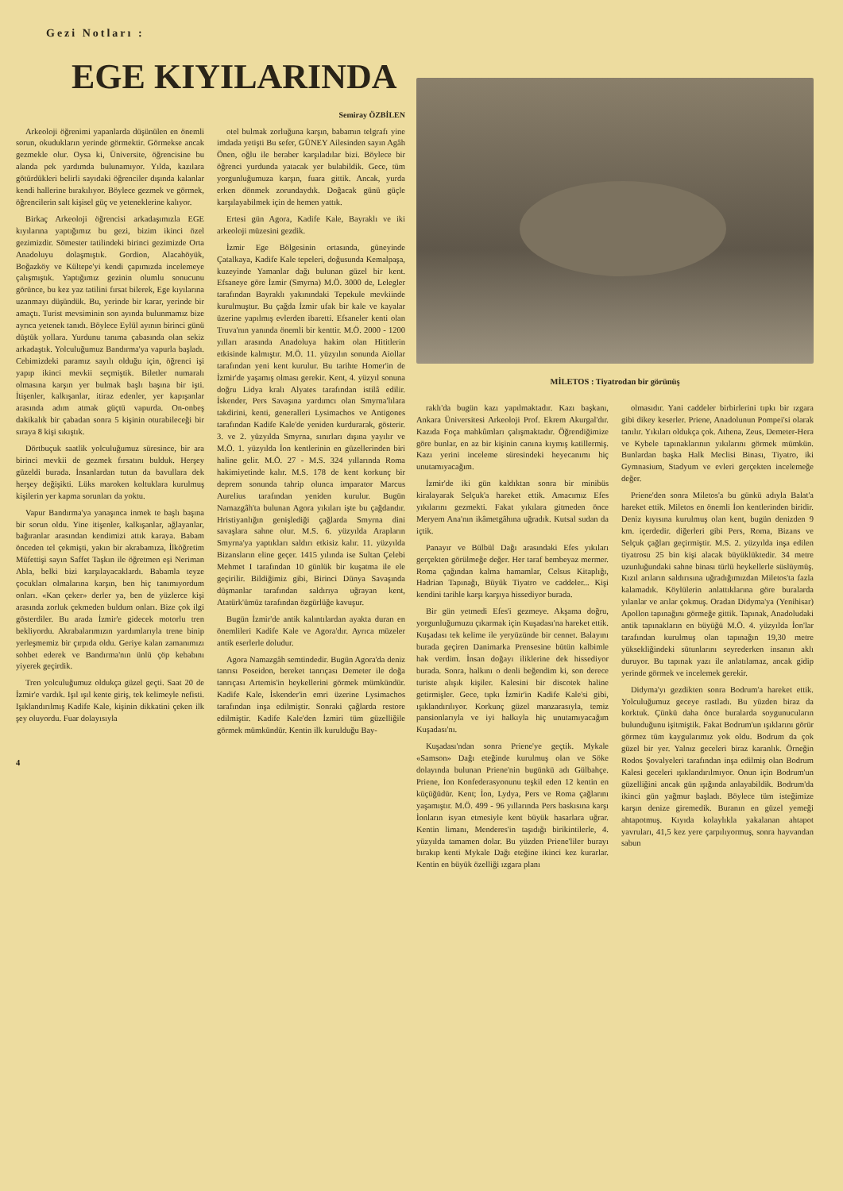Gezi Notları :
EGE KIYILARINDA
Semiray ÖZBİLEN
Arkeoloji öğrenimi yapanlarda düşünülen en önemli sorun, okudukların yerinde görmektir. Görmekse ancak gezmekle olur. Oysa ki, Üniversite, öğrencisine bu alanda pek yardımda bulunamıyor. Yılda, kazılara götürdükleri belirli sayıdaki öğrenciler dışında kalanlar kendi hallerine bırakılıyor. Böylece gezmek ve görmek, öğrencilerin salt kişisel güç ve yeteneklerine kalıyor.
Birkaç Arkeoloji öğrencisi arkadaşımızla EGE kıyılarına yaptığımız bu gezi, bizim ikinci özel gezimizdir. Sömester tatilindeki birinci gezimizde Orta Anadoluyu dolaşmıştık. Gordion, Alacahöyük, Boğazköy ve Kültepe'yi kendi çapımızda incelemeye çalışmıştık. Yaptığımız gezinin olumlu sonucunu görünce, bu kez yaz tatilini fırsat bilerek, Ege kıyılarına uzanmayı düşündük. Bu, yerinde bir karar, yerinde bir amaçtı. Turist mevsiminin son ayında bulunmamız bize ayrıca yetenek tanıdı. Böylece Eylül ayının birinci günü düştük yollara. Yurdunu tanıma çabasında olan sekiz arkadaştık. Yolculuğumuz Bandırma'ya vapurla başladı. Cebimizdeki paramız sayılı olduğu için, öğrenci işi yapıp ikinci mevkii seçmiştik. Biletler numaralı olmasına karşın yer bulmak başlı başına bir işti. İtişenler, kalkışanlar, itiraz edenler, yer kapışanlar arasında adım atmak güçtü vapurda. On-onbeş dakikalık bir çabadan sonra 5 kişinin oturabileceği bir sıraya 8 kişi sıkıştık.
Dörtbuçuk saatlik yolculuğumuz süresince, bir ara birinci mevkii de gezmek fırsatını bulduk. Herşey güzeldi burada. İnsanlardan tutun da bavullara dek herşey değişikti. Lüks maroken koltuklara kurulmuş kişilerin yer kapma sorunları da yoktu.
Vapur Bandırma'ya yanaşınca inmek te başlı başına bir sorun oldu. Yine itişenler, kalkışanlar, ağlayanlar, bağıranlar arasından kendimizi attık karaya. Babam önceden tel çekmişti, yakın bir akrabamıza, İlköğretim Müfettişi sayın Saffet Taşkın ile öğretmen eşi Neriman Abla, belki bizi karşılayacaklardı. Babamla teyze çocukları olmalarına karşın, ben hiç tanımıyordum onları. «Kan çeker» derler ya, ben de yüzlerce kişi arasında zorluk çekmeden buldum onları. Bize çok ilgi gösterdiler. Bu arada İzmir'e gidecek motorlu tren bekliyordu. Akrabalarımızın yardımlarıyla trene binip yerleşmemiz bir çırpıda oldu. Geriye kalan zamanımızı sohbet ederek ve Bandırma'nın ünlü çöp kebabını yiyerek geçirdik.
Tren yolculuğumuz oldukça güzel geçti. Saat 20 de İzmir'e vardık. Işıl ışıl kente giriş, tek kelimeyle nefisti. Işıklandırılmış Kadife Kale, kişinin dikkatini çeken ilk şey oluyordu. Fuar dolayısıyla
otel bulmak zorluğuna karşın, babamın telgrafı yine imdada yetişti Bu sefer, GÜNEY Ailesinden sayın Agâh Önen, oğlu ile beraber karşıladılar bizi. Böylece bir öğrenci yurdunda yatacak yer bulabildik. Gece, tüm yorgunluğumuza karşın, fuara gittik. Ancak, yurda erken dönmek zorundaydık. Doğacak günü güçle karşılayabilmek için de hemen yattık.
Ertesi gün Agora, Kadife Kale, Bayraklı ve iki arkeoloji müzesini gezdik.
İzmir Ege Bölgesinin ortasında, güneyinde Çatalkaya, Kadife Kale tepeleri, doğusunda Kemalpaşa, kuzeyinde Yamanlar dağı bulunan güzel bir kent. Efsaneye göre İzmir (Smyrna) M.Ö. 3000 de, Lelegler tarafından Bayraklı yakınındaki Tepekule mevkiinde kurulmuştur. Bu çağda İzmir ufak bir kale ve kayalar üzerine yapılmış evlerden ibaretti. Efsaneler kenti olan Truva'nın yanında önemli bir kenttir. M.Ö. 2000 - 1200 yılları arasında Anadoluya hakim olan Hititlerin etkisinde kalmıştır. M.Ö. 11. yüzyılın sonunda Aiollar tarafından yeni kent kurulur. Bu tarihte Homer'in de İzmir'de yaşamış olması gerekir. Kent, 4. yüzyıl sonuna doğru Lidya kralı Alyates tarafından istilâ edilir. İskender, Pers Savaşına yardımcı olan Smyrna'lılara takdirini, kenti, generalleri Lysimachos ve Antigones tarafından Kadife Kale'de yeniden kurdurarak, gösterir. 3. ve 2. yüzyılda Smyrna, sınırları dışına yayılır ve M.Ö. 1. yüzyılda İon kentlerinin en güzellerinden biri haline gelir. M.Ö. 27 - M.S. 324 yıllarında Roma hakimiyetinde kalır. M.S. 178 de kent korkunç bir deprem sonunda tahrip olunca imparator Marcus Aurelius tarafından yeniden kurulur. Bugün Namazgâh'ta bulunan Agora yıkıları işte bu çağdandır. Hristiyanlığın genişlediği çağlarda Smyrna dini savaşlara sahne olur. M.S. 6. yüzyılda Arapların Smyrna'ya yaptıkları saldırı etkisiz kalır. 11. yüzyılda Bizansların eline geçer. 1415 yılında ise Sultan Çelebi Mehmet I tarafından 10 günlük bir kuşatma ile ele geçirilir. Bildiğimiz gibi, Birinci Dünya Savaşında düşmanlar tarafından saldırıya uğrayan kent, Atatürk'ümüz tarafından özgürlüğe kavuşur.
Bugün İzmir'de antik kalıntılardan ayakta duran en önemlileri Kadife Kale ve Agora'dır. Ayrıca müzeler antik eserlerle doludur.
Agora Namazgâh semtindedir. Bugün Agora'da deniz tanrısı Poseidon, bereket tanrıçası Demeter ile doğa tanrıçası Artemis'in heykellerini görmek mümkündür. Kadife Kale, İskender'in emri üzerine Lysimachos tarafından inşa edilmiştir. Sonraki çağlarda restore edilmiştir. Kadife Kale'den İzmiri tüm güzelliğile görmek mümkündür. Kentin ilk kurulduğu Bay-
4
MİLETOS : Tiyatrodan bir görünüş
raklı'da bugün kazı yapılmaktadır. Kazı başkanı, Ankara Üniversitesi Arkeoloji Prof. Ekrem Akurgal'dır. Kazıda Foça mahkûmları çalışmaktadır. Öğrendiğimize göre bunlar, en az bir kişinin canına kıymış katillermiş. Kazı yerini inceleme süresindeki heyecanımı hiç unutamıyacağım.
İzmir'de iki gün kaldıktan sonra bir minibüs kiralayarak Selçuk'a hareket ettik. Amacımız Efes yıkılarını gezmekti. Fakat yıkılara gitmeden önce Meryem Ana'nın ikâmetgâhına uğradık. Kutsal sudan da içtik.
Panayır ve Bülbül Dağı arasındaki Efes yıkıları gerçekten görülmeğe değer. Her taraf bembeyaz mermer. Roma çağından kalma hamamlar, Celsus Kitaplığı, Hadrian Tapınağı, Büyük Tiyatro ve caddeler... Kişi kendini tarihle karşı karşıya hissediyor burada.
Bir gün yetmedi Efes'i gezmeye. Akşama doğru, yorgunluğumuzu çıkarmak için Kuşadası'na hareket ettik. Kuşadası tek kelime ile yeryüzünde bir cennet. Balayını burada geçiren Danimarka Prensesine bütün kalbimle hak verdim. İnsan doğayı iliklerine dek hissediyor burada. Sonra, halkını o denli beğendim ki, son derece turiste alışık kişiler. Kalesini bir discotek haline getirmişler. Gece, tıpkı İzmir'in Kadife Kale'si gibi, ışıklandırılıyor. Korkunç güzel manzarasıyla, temiz pansionlarıyla ve iyi halkıyla hiç unutamıyacağım Kuşadası'nı.
Kuşadası'ndan sonra Priene'ye geçtik. Mykale «Samson» Dağı eteğinde kurulmuş olan ve Söke dolayında bulunan Priene'nin bugünkü adı Gülbahçe. Priene, İon Konfederasyonunu teşkil eden 12 kentin en küçüğüdür. Kent; İon, Lydya, Pers ve Roma çağlarını yaşamıştır. M.Ö. 499 - 96 yıllarında Pers baskısına karşı İonların isyan etmesiyle kent büyük hasarlara uğrar. Kentin limanı, Menderes'in taşıdığı birikintilerle, 4. yüzyılda tamamen dolar. Bu yüzden Priene'liler burayı bırakıp kenti Mykale Dağı eteğine ikinci kez kurarlar. Kentin en büyük özelliği ızgara planı
olmasıdır. Yani caddeler birbirlerini tıpkı bir ızgara gibi dikey keserler. Priene, Anadolunun Pompei'si olarak tanılır. Yıkıları oldukça çok. Athena, Zeus, Demeter-Hera ve Kybele tapınaklarının yıkılarını görmek mümkün. Bunlardan başka Halk Meclisi Binası, Tiyatro, iki Gymnasium, Stadyum ve evleri gerçekten incelemeğe değer.
Priene'den sonra Miletos'a bu günkü adıyla Balat'a hareket ettik. Miletos en önemli İon kentlerinden biridir. Deniz kıyısına kurulmuş olan kent, bugün denizden 9 km. içerdedir. diğerleri gibi Pers, Roma, Bizans ve Selçuk çağları geçirmiştir. M.S. 2. yüzyılda inşa edilen tiyatrosu 25 bin kişi alacak büyüklüktedir. 34 metre uzunluğundaki sahne binası türlü heykellerle süslüymüş. Kızıl arıların saldırısına uğradığımızdan Miletos'ta fazla kalamadık. Köylülerin anlattıklarına göre buralarda yılanlar ve arılar çokmuş. Oradan Didyma'ya (Yenihisar) Apollon tapınağını görmeğe gittik. Tapınak, Anadoludaki antik tapınakların en büyüğü M.Ö. 4. yüzyılda İon'lar tarafından kurulmuş olan tapınağın 19,30 metre yüksekliğindeki sütunlarını seyrederken insanın aklı duruyor. Bu tapınak yazı ile anlatılamaz, ancak gidip yerinde görmek ve incelemek gerekir.
Didyma'yı gezdikten sonra Bodrum'a hareket ettik. Yolculuğumuz geceye rastladı. Bu yüzden biraz da korktuk. Çünkü daha önce buralarda soygunucuların bulunduğunu işitmiştik. Fakat Bodrum'un ışıklarını görür görmez tüm kaygularımız yok oldu. Bodrum da çok güzel bir yer. Yalnız geceleri biraz karanlık. Örneğin Rodos Şovalyeleri tarafından inşa edilmiş olan Bodrum Kalesi geceleri ışıklandırılmıyor. Onun için Bodrum'un güzelliğini ancak gün ışığında anlayabildik. Bodrum'da ikinci gün yağmur başladı. Böylece tüm isteğimize karşın denize giremedik. Buranın en güzel yemeği ahtapotmuş. Kıyıda kolaylıkla yakalanan ahtapot yavruları, 41,5 kez yere çarpılıyormuş, sonra hayvandan sabun